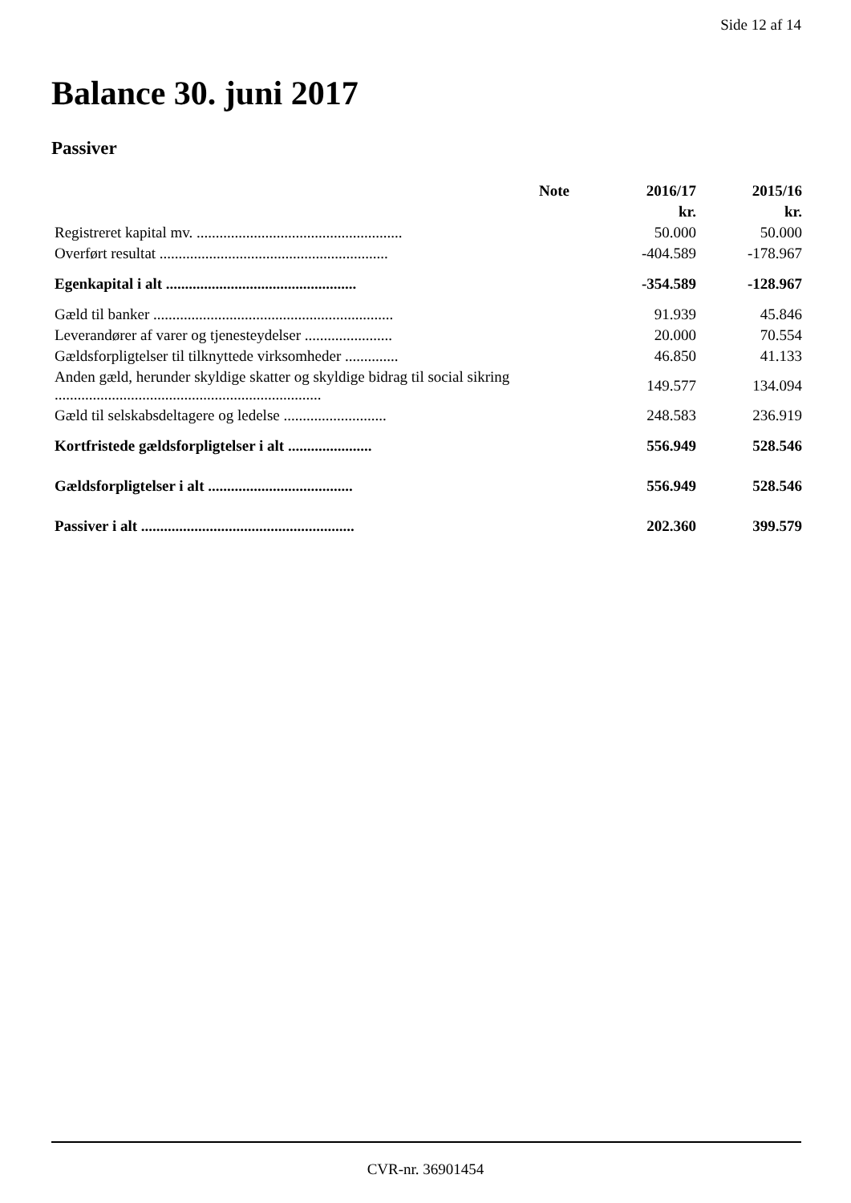Side 12 af 14
Balance 30. juni 2017
Passiver
| | Note | 2016/17 | 2015/16 |
| --- | --- | --- | --- |
| | | kr. | kr. |
| Registreret kapital mv. ...................................................... | | 50.000 | 50.000 |
| Overført resultat ............................................................ | | -404.589 | -178.967 |
| Egenkapital i alt .................................................. | | -354.589 | -128.967 |
| Gæld til banker ............................................................... | | 91.939 | 45.846 |
| Leverandører af varer og tjenesteydelser ....................... | | 20.000 | 70.554 |
| Gældsforpligtelser til tilknyttede virksomheder .............. | | 46.850 | 41.133 |
| Anden gæld, herunder skyldige skatter og skyldige bidrag til social sikring ...................................................................... | | 149.577 | 134.094 |
| Gæld til selskabsdeltagere og ledelse ........................... | | 248.583 | 236.919 |
| Kortfristede gældsforpligtelser i alt ...................... | | 556.949 | 528.546 |
| Gældsforpligtelser i alt ...................................... | | 556.949 | 528.546 |
| Passiver i alt ........................................................ | | 202.360 | 399.579 |
CVR-nr. 36901454